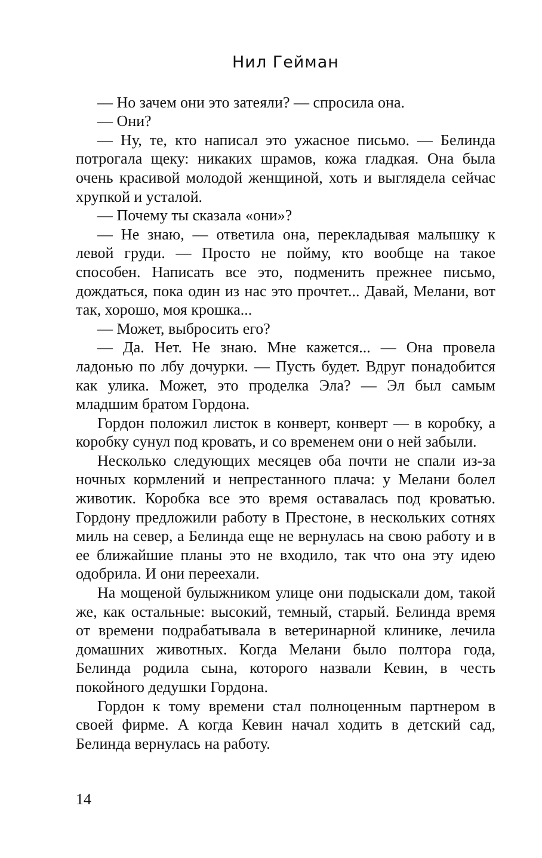Нил Гейман
— Но зачем они это затеяли? — спросила она.
— Они?
— Ну, те, кто написал это ужасное письмо. — Белинда потрогала щеку: никаких шрамов, кожа гладкая. Она была очень красивой молодой женщиной, хоть и выглядела сейчас хрупкой и усталой.
— Почему ты сказала «они»?
— Не знаю, — ответила она, перекладывая малышку к левой груди. — Просто не пойму, кто вообще на такое способен. Написать все это, подменить прежнее письмо, дождаться, пока один из нас это прочтет... Давай, Мелани, вот так, хорошо, моя крошка...
— Может, выбросить его?
— Да. Нет. Не знаю. Мне кажется... — Она провела ладонью по лбу дочурки. — Пусть будет. Вдруг понадобится как улика. Может, это проделка Эла? — Эл был самым младшим братом Гордона.
Гордон положил листок в конверт, конверт — в коробку, а коробку сунул под кровать, и со временем они о ней забыли.
Несколько следующих месяцев оба почти не спали из-за ночных кормлений и непрестанного плача: у Мелани болел животик. Коробка все это время оставалась под кроватью. Гордону предложили работу в Престоне, в нескольких сотнях миль на север, а Белинда еще не вернулась на свою работу и в ее ближайшие планы это не входило, так что она эту идею одобрила. И они переехали.
На мощеной булыжником улице они подыскали дом, такой же, как остальные: высокий, темный, старый. Белинда время от времени подрабатывала в ветеринарной клинике, лечила домашних животных. Когда Мелани было полтора года, Белинда родила сына, которого назвали Кевин, в честь покойного дедушки Гордона.
Гордон к тому времени стал полноценным партнером в своей фирме. А когда Кевин начал ходить в детский сад, Белинда вернулась на работу.
14